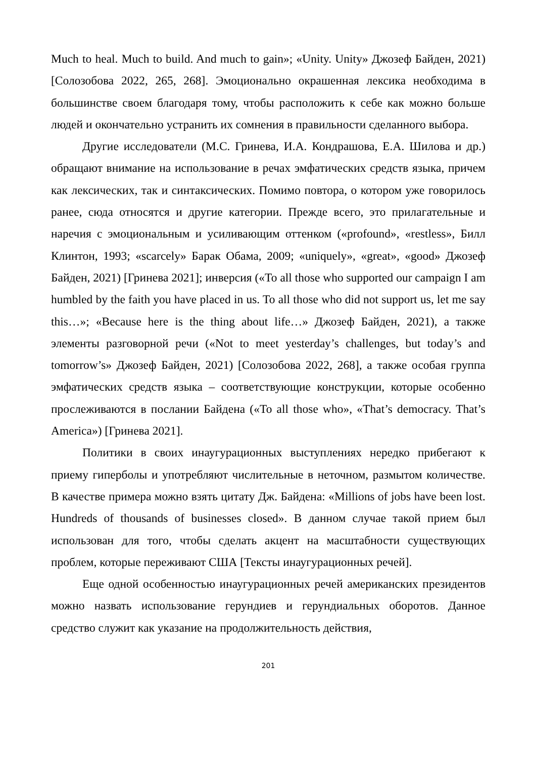Much to heal. Much to build. And much to gain»; «Unity. Unity» Джозеф Байден, 2021) [Солозобова 2022, 265, 268]. Эмоционально окрашенная лексика необходима в большинстве своем благодаря тому, чтобы расположить к себе как можно больше людей и окончательно устранить их сомнения в правильности сделанного выбора.
Другие исследователи (М.С. Гринева, И.А. Кондрашова, Е.А. Шилова и др.) обращают внимание на использование в речах эмфатических средств языка, причем как лексических, так и синтаксических. Помимо повтора, о котором уже говорилось ранее, сюда относятся и другие категории. Прежде всего, это прилагательные и наречия с эмоциональным и усиливающим оттенком («profound», «restless», Билл Клинтон, 1993; «scarcely» Барак Обама, 2009; «uniquely», «great», «good» Джозеф Байден, 2021) [Гринева 2021]; инверсия («To all those who supported our campaign I am humbled by the faith you have placed in us. To all those who did not support us, let me say this…»; «Because here is the thing about life…» Джозеф Байден, 2021), а также элементы разговорной речи («Not to meet yesterday’s challenges, but today’s and tomorrow’s» Джозеф Байден, 2021) [Солозобова 2022, 268], а также особая группа эмфатических средств языка – соответствующие конструкции, которые особенно прослеживаются в послании Байдена («To all those who», «That’s democracy. That’s America») [Гринева 2021].
Политики в своих инаугурационных выступлениях нередко прибегают к приему гиперболы и употребляют числительные в неточном, размытом количестве. В качестве примера можно взять цитату Дж. Байдена: «Millions of jobs have been lost. Hundreds of thousands of businesses closed». В данном случае такой прием был использован для того, чтобы сделать акцент на масштабности существующих проблем, которые переживают США [Тексты инаугурационных речей].
Еще одной особенностью инаугурационных речей американских президентов можно назвать использование герундиев и герундиальных оборотов. Данное средство служит как указание на продолжительность действия,
201